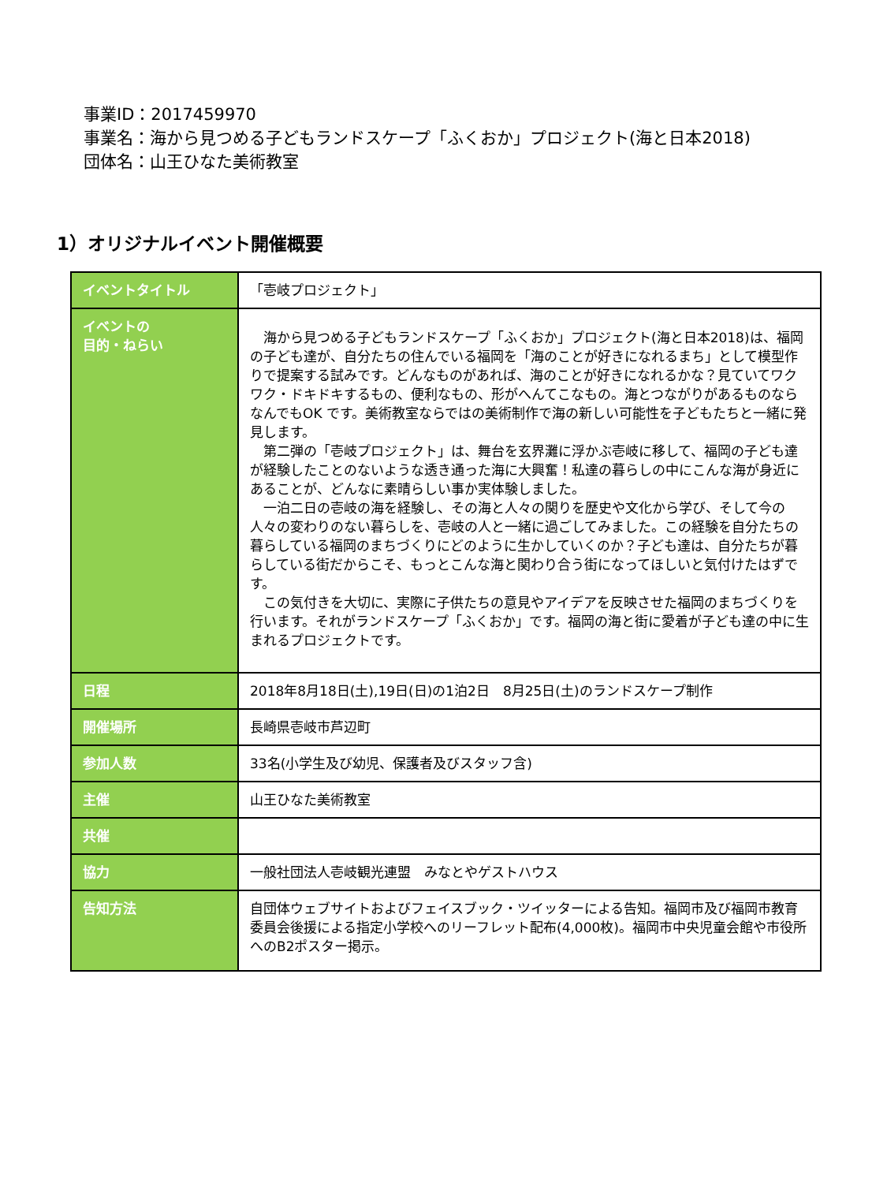事業ID：2017459970
事業名：海から見つめる子どもランドスケープ「ふくおか」プロジェクト(海と日本2018)
団体名：山王ひなた美術教室
1）オリジナルイベント開催概要
| イベントタイトル | 「壱岐プロジェクト」 |
| イベントの 目的・ねらい | 海から見つめる子どもランドスケープ「ふくおか」プロジェクト(海と日本2018)は、福岡の子ども達が、自分たちの住んでいる福岡を「海のことが好きになれるまち」として模型作りで提案する試みです。どんなものがあれば、海のことが好きになれるかな？見ていてワクワク・ドキドキするもの、便利なもの、形がへんてこなもの。海とつながりがあるものならなんでもOK です。美術教室ならではの美術制作で海の新しい可能性を子どもたちと一緒に発見します。 第二弾の「壱岐プロジェクト」は、舞台を玄界灘に浮かぶ壱岐に移して、福岡の子ども達が経験したことのないような透き通った海に大興奮！私達の暮らしの中にこんな海が身近にあることが、どんなに素晴らしい事か実体験しました。 一泊二日の壱岐の海を経験し、その海と人々の関りを歴史や文化から学び、そして今の人々の変わりのない暮らしを、壱岐の人と一緒に過ごしてみました。この経験を自分たちの暮らしている福岡のまちづくりにどのように生かしていくのか？子ども達は、自分たちが暮らしている街だからこそ、もっとこんな海と関わり合う街になってほしいと気付けたはずです。 この気付きを大切に、実際に子供たちの意見やアイデアを反映させた福岡のまちづくりを行います。それがランドスケープ「ふくおか」です。福岡の海と街に愛着が子ども達の中に生まれるプロジェクトです。 |
| 日程 | 2018年8月18日(土),19日(日)の1泊2日 8月25日(土)のランドスケープ制作 |
| 開催場所 | 長崎県壱岐市芦辺町 |
| 参加人数 | 33名(小学生及び幼児、保護者及びスタッフ含) |
| 主催 | 山王ひなた美術教室 |
| 共催 | |
| 協力 | 一般社団法人壱岐観光連盟 みなとやゲストハウス |
| 告知方法 | 自団体ウェブサイトおよびフェイスブック・ツイッターによる告知。福岡市及び福岡市教育委員会後援による指定小学校へのリーフレット配布(4,000枚)。福岡市中央児童会館や市役所へのB2ポスター掲示。 |